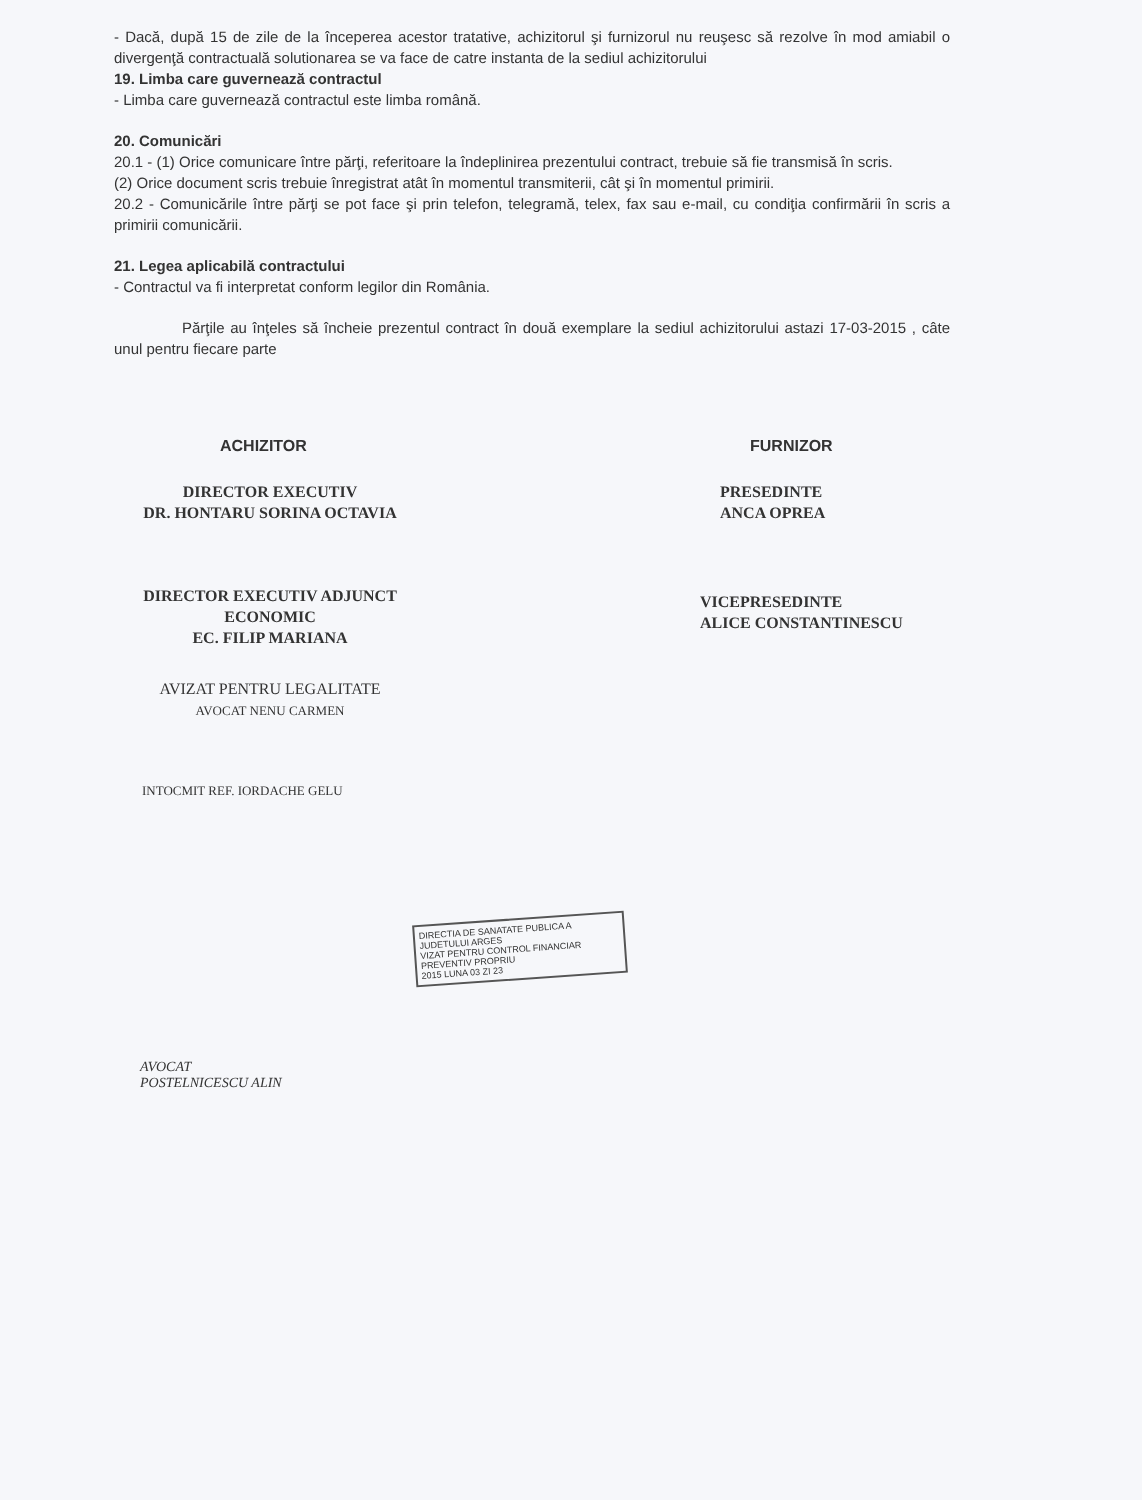- Dacă, după 15 de zile de la începerea acestor tratative, achizitorul şi furnizorul nu reuşesc să rezolve în mod amiabil o divergenţă contractuală solutionarea se va face de catre instanta de la sediul achizitorului
19. Limba care guvernează contractul
- Limba care guvernează contractul este limba română.
20. Comunicări
20.1 - (1) Orice comunicare între părţi, referitoare la îndeplinirea prezentului contract, trebuie să fie transmisă în scris.
(2) Orice document scris trebuie înregistrat atât în momentul transmiterii, cât şi în momentul primirii.
20.2 - Comunicările între părţi se pot face şi prin telefon, telegramă, telex, fax sau e-mail, cu condiţia confirmării în scris a primirii comunicării.
21. Legea aplicabilă contractului
- Contractul va fi interpretat conform legilor din România.
Părţile au înţeles să încheie prezentul contract în două exemplare la sediul achizitorului astazi 17-03-2015 , câte unul pentru fiecare parte
ACHIZITOR
DIRECTOR EXECUTIV
DR. HONTARU SORINA OCTAVIA
DIRECTOR EXECUTIV ADJUNCT
ECONOMIC
EC. FILIP MARIANA
AVIZAT PENTRU LEGALITATE
AVOCAT NENU CARMEN
INTOCMIT REF. IORDACHE GELU
AVOCAT
POSTELNICESCU ALIN
FURNIZOR
PRESEDINTE
ANCA OPREA
VICEPRESEDINTE
ALICE CONSTANTINESCU
DIRECTIA DE SANATATE PUBLICA A JUDETULUI ARGES
VIZAT PENTRU CONTROL FINANCIAR PREVENTIV PROPRIU
2015 LUNA 03 ZI 23